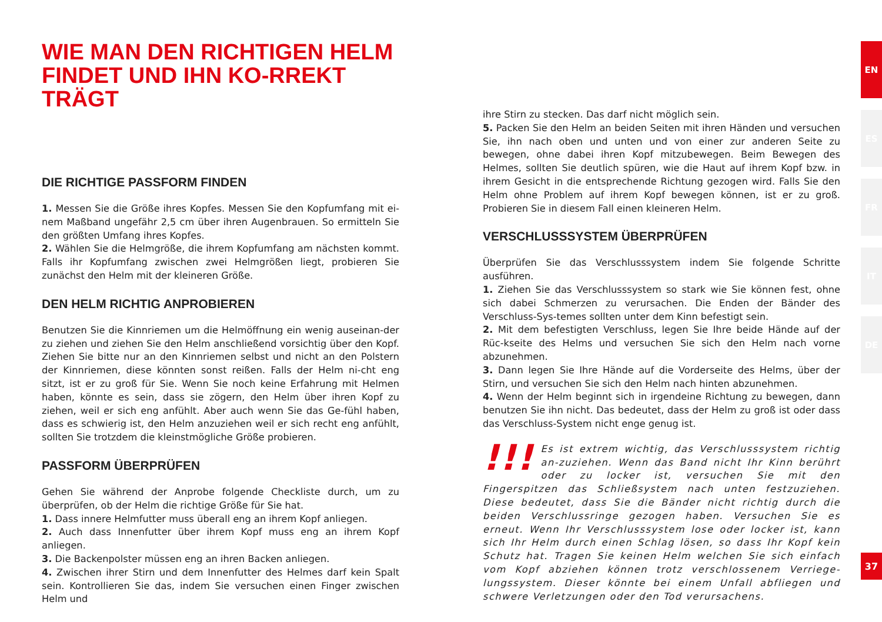WIE MAN DEN RICHTIGEN HELM FINDET UND IHN KO-RREKT TRÄGT
DIE RICHTIGE PASSFORM FINDEN
1. Messen Sie die Größe ihres Kopfes. Messen Sie den Kopfumfang mit ei-nem Maßband ungefähr 2,5 cm über ihren Augenbrauen. So ermitteln Sie den größten Umfang ihres Kopfes.
2. Wählen Sie die Helmgröße, die ihrem Kopfumfang am nächsten kommt. Falls ihr Kopfumfang zwischen zwei Helmgrößen liegt, probieren Sie zunächst den Helm mit der kleineren Größe.
DEN HELM RICHTIG ANPROBIEREN
Benutzen Sie die Kinnriemen um die Helmöffnung ein wenig auseinan-der zu ziehen und ziehen Sie den Helm anschließend vorsichtig über den Kopf. Ziehen Sie bitte nur an den Kinnriemen selbst und nicht an den Polstern der Kinnriemen, diese könnten sonst reißen. Falls der Helm ni-cht eng sitzt, ist er zu groß für Sie. Wenn Sie noch keine Erfahrung mit Helmen haben, könnte es sein, dass sie zögern, den Helm über ihren Kopf zu ziehen, weil er sich eng anfühlt. Aber auch wenn Sie das Ge-fühl haben, dass es schwierig ist, den Helm anzuziehen weil er sich recht eng anfühlt, sollten Sie trotzdem die kleinstmögliche Größe probieren.
PASSFORM ÜBERPRÜFEN
Gehen Sie während der Anprobe folgende Checkliste durch, um zu überprüfen, ob der Helm die richtige Größe für Sie hat.
1. Dass innere Helmfutter muss überall eng an ihrem Kopf anliegen.
2. Auch dass Innenfutter über ihrem Kopf muss eng an ihrem Kopf anliegen.
3. Die Backenpolster müssen eng an ihren Backen anliegen.
4. Zwischen ihrer Stirn und dem Innenfutter des Helmes darf kein Spalt sein. Kontrollieren Sie das, indem Sie versuchen einen Finger zwischen Helm und
ihre Stirn zu stecken. Das darf nicht möglich sein.
5. Packen Sie den Helm an beiden Seiten mit ihren Händen und versuchen Sie, ihn nach oben und unten und von einer zur anderen Seite zu bewegen, ohne dabei ihren Kopf mitzubewegen. Beim Bewegen des Helmes, sollten Sie deutlich spüren, wie die Haut auf ihrem Kopf bzw. in ihrem Gesicht in die entsprechende Richtung gezogen wird. Falls Sie den Helm ohne Problem auf ihrem Kopf bewegen können, ist er zu groß. Probieren Sie in diesem Fall einen kleineren Helm.
VERSCHLUSSSYSTEM ÜBERPRÜFEN
Überprüfen Sie das Verschlusssystem indem Sie folgende Schritte ausführen.
1. Ziehen Sie das Verschlusssystem so stark wie Sie können fest, ohne sich dabei Schmerzen zu verursachen. Die Enden der Bänder des Verschluss-Sys-temes sollten unter dem Kinn befestigt sein.
2. Mit dem befestigten Verschluss, legen Sie Ihre beide Hände auf der Rüc-kseite des Helms und versuchen Sie sich den Helm nach vorne abzunehmen.
3. Dann legen Sie Ihre Hände auf die Vorderseite des Helms, über der Stirn, und versuchen Sie sich den Helm nach hinten abzunehmen.
4. Wenn der Helm beginnt sich in irgendeine Richtung zu bewegen, dann benutzen Sie ihn nicht. Das bedeutet, dass der Helm zu groß ist oder dass das Verschluss-System nicht enge genug ist.
!!! Es ist extrem wichtig, das Verschlusssystem richtig an-zuziehen. Wenn das Band nicht Ihr Kinn berührt oder zu locker ist, versuchen Sie mit den Fingerspitzen das Schließsystem nach unten festzuziehen. Diese bedeutet, dass Sie die Bänder nicht richtig durch die beiden Verschlussringe gezogen haben. Versuchen Sie es erneut. Wenn Ihr Verschlusssystem lose oder locker ist, kann sich Ihr Helm durch einen Schlag lösen, so dass Ihr Kopf kein Schutz hat. Tragen Sie keinen Helm welchen Sie sich einfach vom Kopf abziehen können trotz verschlossenem Verriege-lungssystem. Dieser könnte bei einem Unfall abfliegen und schwere Verletzungen oder den Tod verursachens.
EN
ES
FR
IT
DE
37